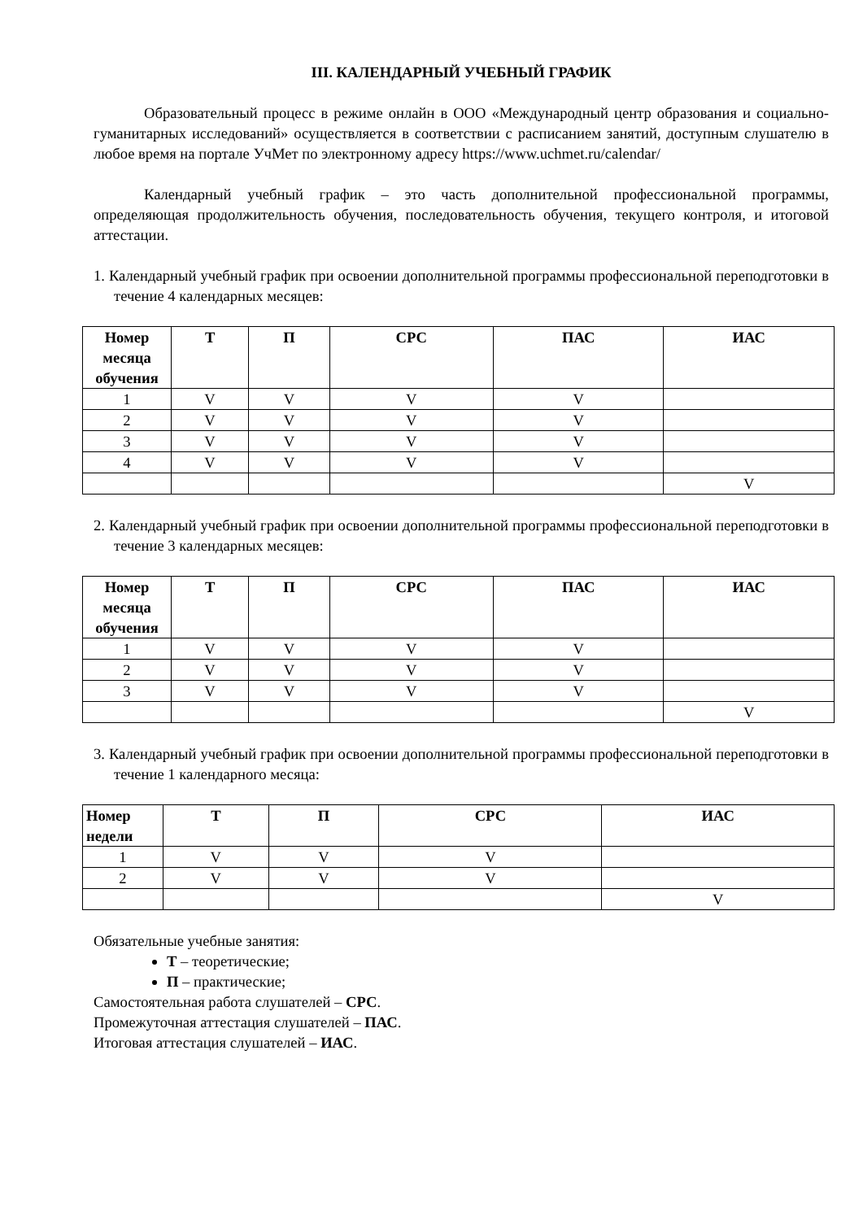III. КАЛЕНДАРНЫЙ УЧЕБНЫЙ ГРАФИК
Образовательный процесс в режиме онлайн в ООО «Международный центр образования и социально-гуманитарных исследований» осуществляется в соответствии с расписанием занятий, доступным слушателю в любое время на портале УчМет по электронному адресу https://www.uchmet.ru/calendar/
Календарный учебный график – это часть дополнительной профессиональной программы, определяющая продолжительность обучения, последовательность обучения, текущего контроля, и итоговой аттестации.
1. Календарный учебный график при освоении дополнительной программы профессиональной переподготовки в течение 4 календарных месяцев:
| Номер месяца обучения | Т | П | СРС | ПАС | ИАС |
| --- | --- | --- | --- | --- | --- |
| 1 | V | V | V | V | |
| 2 | V | V | V | V | |
| 3 | V | V | V | V | |
| 4 | V | V | V | V | |
| | | | | | V |
2. Календарный учебный график при освоении дополнительной программы профессиональной переподготовки в течение 3 календарных месяцев:
| Номер месяца обучения | Т | П | СРС | ПАС | ИАС |
| --- | --- | --- | --- | --- | --- |
| 1 | V | V | V | V | |
| 2 | V | V | V | V | |
| 3 | V | V | V | V | |
| | | | | | V |
3. Календарный учебный график при освоении дополнительной программы профессиональной переподготовки в течение 1 календарного месяца:
| Номер недели | Т | П | СРС | ИАС |
| --- | --- | --- | --- | --- |
| 1 | V | V | V | |
| 2 | V | V | V | |
| | | | | V |
Обязательные учебные занятия:
Т – теоретические;
П – практические;
Самостоятельная работа слушателей – СРС.
Промежуточная аттестация слушателей – ПАС.
Итоговая аттестация слушателей – ИАС.